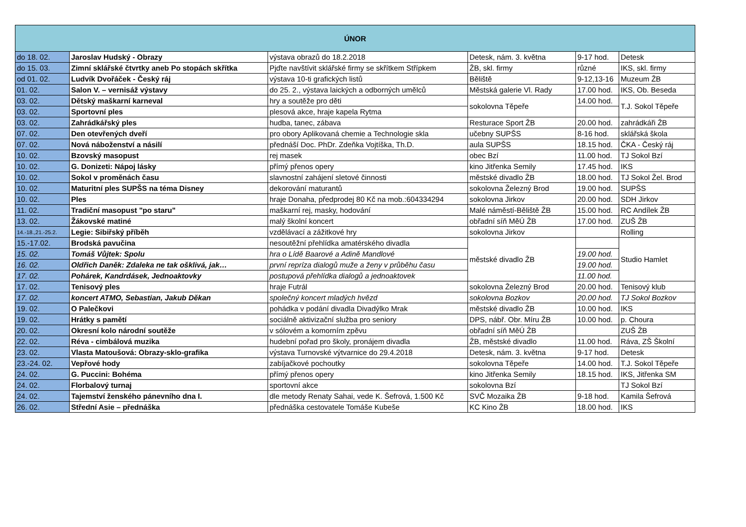| ÚNOR | | | | | |
| --- | --- | --- | --- | --- | --- |
| do 18. 02. | Jaroslav Hudský - Obrazy | výstava obrazů do 18.2.2018 | Detesk, nám. 3. května | 9-17 hod. | Detesk |
| do 15. 03. | Zimní sklářské čtvrtky aneb Po stopách skřítka | Pjďte navštívit sklářské firmy se skřítkem Střípkem | ŽB, skl. firmy | různé | IKS, skl. firmy |
| od 01. 02. | Ludvík Dvořáček - Český ráj | výstava 10-ti grafických listů | Běliště | 9-12,13-16 | Muzeum ŽB |
| 01. 02. | Salon V. – vernisáž výstavy | do 25. 2., výstava laických a odborných umělců | Městská galerie Vl. Rady | 17.00 hod. | IKS, Ob. Beseda |
| 03. 02. | Dětský maškarní karneval | hry a soutěže pro děti | sokolovna Těpeře | 14.00 hod. | T.J. Sokol Těpeře |
| 03. 02. | Sportovní ples | plesová akce, hraje kapela Rytma | | | |
| 03. 02. | Zahrádkářský ples | hudba, tanec, zábava | Resturace Sport ŽB | 20.00 hod. | zahrádkáři ŽB |
| 07. 02. | Den otevřených dveří | pro obory Aplikovaná chemie a Technologie skla | učebny SUPŠS | 8-16 hod. | sklářská škola |
| 07. 02. | Nová náboženství a násilí | přednáší Doc. PhDr. Zdeňka Vojtíška, Th.D. | aula SUPŠS | 18.15 hod. | ČKA - Český ráj |
| 10. 02. | Bzovský masopust | rej masek | obec Bzí | 11.00 hod. | TJ Sokol Bzí |
| 10. 02. | G. Donizeti: Nápoj lásky | přímý přenos opery | kino Jitřenka Semily | 17.45 hod. | IKS |
| 10. 02. | Sokol v proměnách času | slavnostní zahájení sletové činnosti | městské divadlo ŽB | 18.00 hod. | TJ Sokol Žel. Brod |
| 10. 02. | Maturitní ples SUPŠS na téma Disney | dekorování maturantů | sokolovna Železný Brod | 19.00 hod. | SUPŠS |
| 10. 02. | Ples | hraje Donaha, předprodej 80 Kč na mob.:604334294 | sokolovna Jirkov | 20.00 hod. | SDH Jirkov |
| 11. 02. | Tradiční masopust "po staru" | maškarní rej, masky, hodování | Malé náměstí-Běliště ŽB | 15.00 hod. | RC Andílek ŽB |
| 13. 02. | Žákovské matiné | malý školní koncert | obřadní síň MěÚ ŽB | 17.00 hod. | ZUŠ ŽB |
| 14.-18.,21.-25.2. | Legie: Sibiřský příběh | vzdělávací a zážitkové hry | sokolovna Jirkov | | Rolling |
| 15.-17.02. | Brodská pavučina | nesoutěžní přehlídka amatérského divadla | městské divadlo ŽB | | Studio Hamlet |
| 15. 02. | Tomáš Vůjtek: Spolu | hra o Lídě Baarové a Adině Mandlové | | 19.00 hod. | |
| 16. 02. | Oldřich Daněk: Zdaleka ne tak ošklivá, jak… | první repríza dialogů muže a ženy v průběhu času | | 19.00 hod. | |
| 17. 02. | Pohárek, Kandrdásek, Jednoaktovky | postupová přehlídka dialogů a jednoaktovek | | 11.00 hod. | |
| 17. 02. | Tenisový ples | hraje Futrál | sokolovna Železný Brod | 20.00 hod. | Tenisový klub |
| 17. 02. | koncert ATMO, Sebastian, Jakub Děkan | společný koncert mladých hvězd | sokolovna Bozkov | 20.00 hod. | TJ Sokol Bozkov |
| 19. 02. | O Palečkovi | pohádka v podání divadla Divadýlko Mrak | městské divadlo ŽB | 10.00 hod. | IKS |
| 19. 02. | Hrátky s pamětí | sociálně aktivizační služba pro seniory | DPS, nábř. Obr. Míru ŽB | 10.00 hod. | p. Choura |
| 20. 02. | Okresní kolo národní soutěže | v sólovém a komorním zpěvu | obřadní síň MěÚ ŽB | | ZUŠ ŽB |
| 22. 02. | Réva - cimbálová muzika | hudební pořad pro školy, pronájem divadla | ŽB, městské divadlo | 11.00 hod. | Ráva, ZŠ Školní |
| 23. 02. | Vlasta Matoušová: Obrazy-sklo-grafika | výstava Turnovské výtvarnice do 29.4.2018 | Detesk, nám. 3. května | 9-17 hod. | Detesk |
| 23.-24. 02. | Vepřové hody | zabíjačkové pochoutky | sokolovna Těpeře | 14.00 hod. | T.J. Sokol Těpeře |
| 24. 02. | G. Puccini: Bohéma | přímý přenos opery | kino Jitřenka Semily | 18.15 hod. | IKS, Jitřenka SM |
| 24. 02. | Florbalový turnaj | sportovní akce | sokolovna Bzí | | TJ Sokol Bzí |
| 24. 02. | Tajemství ženského pánevního dna I. | dle metody Renaty Sahai, vede K. Šefrová, 1.500 Kč | SVČ Mozaika ŽB | 9-18 hod. | Kamila Šefrová |
| 26. 02. | Střední Asie – přednáška | přednáška cestovatele Tomáše Kubeše | KC Kino ŽB | 18.00 hod. | IKS |